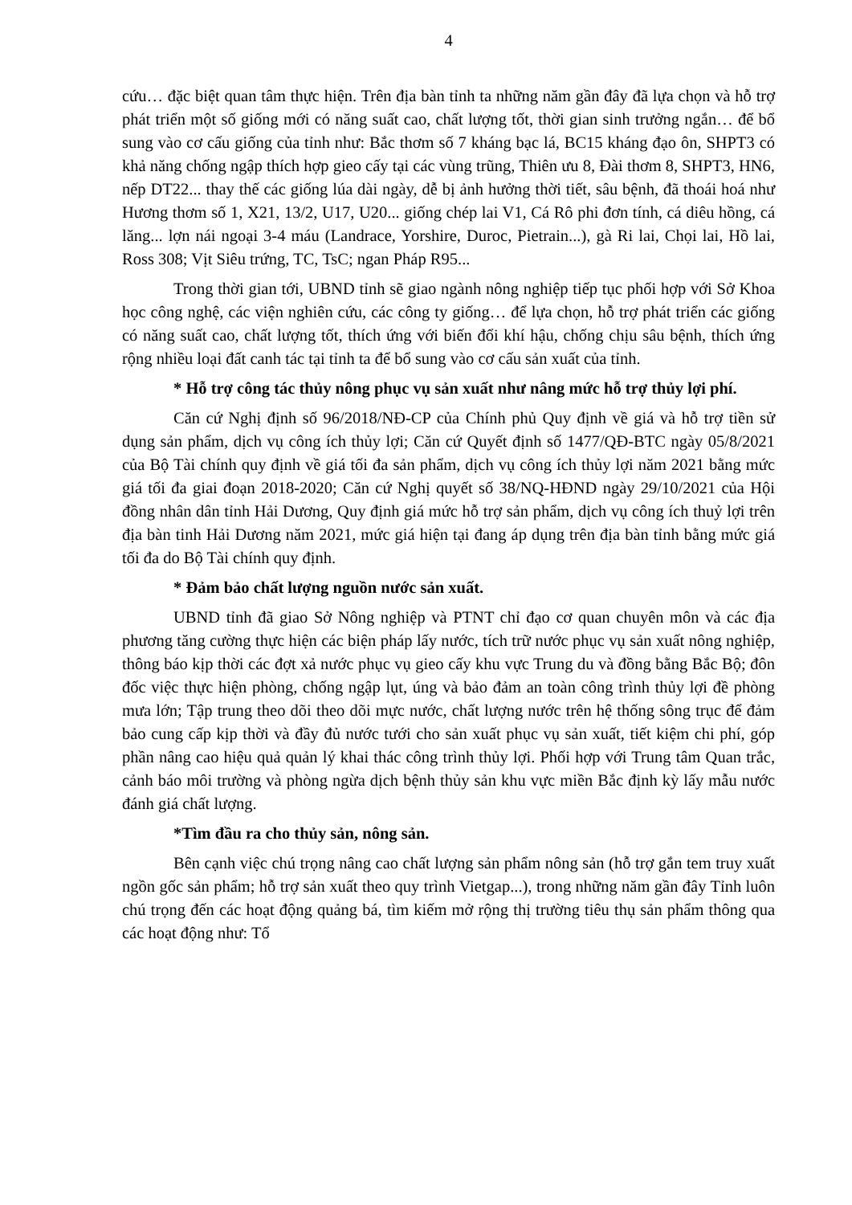4
cứu… đặc biệt quan tâm thực hiện. Trên địa bàn tỉnh ta những năm gần đây đã lựa chọn và hỗ trợ phát triển một số giống mới có năng suất cao, chất lượng tốt, thời gian sinh trưởng ngắn… để bổ sung vào cơ cấu giống của tỉnh như: Bắc thơm số 7 kháng bạc lá, BC15 kháng đạo ôn, SHPT3 có khả năng chống ngập thích hợp gieo cấy tại các vùng trũng, Thiên ưu 8, Đài thơm 8, SHPT3, HN6, nếp DT22... thay thế các giống lúa dài ngày, dễ bị ảnh hưởng thời tiết, sâu bệnh, đã thoái hoá như Hương thơm số 1, X21, 13/2, U17, U20... giống chép lai V1, Cá Rô phi đơn tính, cá diêu hồng, cá lăng... lợn nái ngoại 3-4 máu (Landrace, Yorshire, Duroc, Pietrain...), gà Ri lai, Chọi lai, Hồ lai, Ross 308; Vịt Siêu trứng, TC, TsC; ngan Pháp R95...
Trong thời gian tới, UBND tỉnh sẽ giao ngành nông nghiệp tiếp tục phối hợp với Sở Khoa học công nghệ, các viện nghiên cứu, các công ty giống… để lựa chọn, hỗ trợ phát triển các giống có năng suất cao, chất lượng tốt, thích ứng với biến đổi khí hậu, chống chịu sâu bệnh, thích ứng rộng nhiều loại đất canh tác tại tỉnh ta để bổ sung vào cơ cấu sản xuất của tỉnh.
* Hỗ trợ công tác thủy nông phục vụ sản xuất như nâng mức hỗ trợ thủy lợi phí.
Căn cứ Nghị định số 96/2018/NĐ-CP của Chính phủ Quy định về giá và hỗ trợ tiền sử dụng sản phẩm, dịch vụ công ích thủy lợi; Căn cứ Quyết định số 1477/QĐ-BTC ngày 05/8/2021 của Bộ Tài chính quy định về giá tối đa sản phẩm, dịch vụ công ích thủy lợi năm 2021 bằng mức giá tối đa giai đoạn 2018-2020; Căn cứ Nghị quyết số 38/NQ-HĐND ngày 29/10/2021 của Hội đồng nhân dân tỉnh Hải Dương, Quy định giá mức hỗ trợ sản phẩm, dịch vụ công ích thuỷ lợi trên địa bàn tinh Hải Dương năm 2021, mức giá hiện tại đang áp dụng trên địa bàn tỉnh bằng mức giá tối đa do Bộ Tài chính quy định.
* Đảm bảo chất lượng nguồn nước sản xuất.
UBND tỉnh đã giao Sở Nông nghiệp và PTNT chỉ đạo cơ quan chuyên môn và các địa phương tăng cường thực hiện các biện pháp lấy nước, tích trữ nước phục vụ sản xuất nông nghiệp, thông báo kịp thời các đợt xả nước phục vụ gieo cấy khu vực Trung du và đồng bằng Bắc Bộ; đôn đốc việc thực hiện phòng, chống ngập lụt, úng và bảo đảm an toàn công trình thủy lợi đề phòng mưa lớn; Tập trung theo dõi theo dõi mực nước, chất lượng nước trên hệ thống sông trục để đảm bảo cung cấp kịp thời và đầy đủ nước tưới cho sản xuất phục vụ sản xuất, tiết kiệm chi phí, góp phần nâng cao hiệu quả quản lý khai thác công trình thủy lợi. Phối hợp với Trung tâm Quan trắc, cảnh báo môi trường và phòng ngừa dịch bệnh thủy sản khu vực miền Bắc định kỳ lấy mẫu nước đánh giá chất lượng.
*Tìm đầu ra cho thủy sản, nông sản.
Bên cạnh việc chú trọng nâng cao chất lượng sản phẩm nông sản (hỗ trợ gắn tem truy xuất ngồn gốc sản phẩm; hỗ trợ sản xuất theo quy trình Vietgap...), trong những năm gần đây Tỉnh luôn chú trọng đến các hoạt động quảng bá, tìm kiếm mở rộng thị trường tiêu thụ sản phẩm thông qua các hoạt động như: Tổ